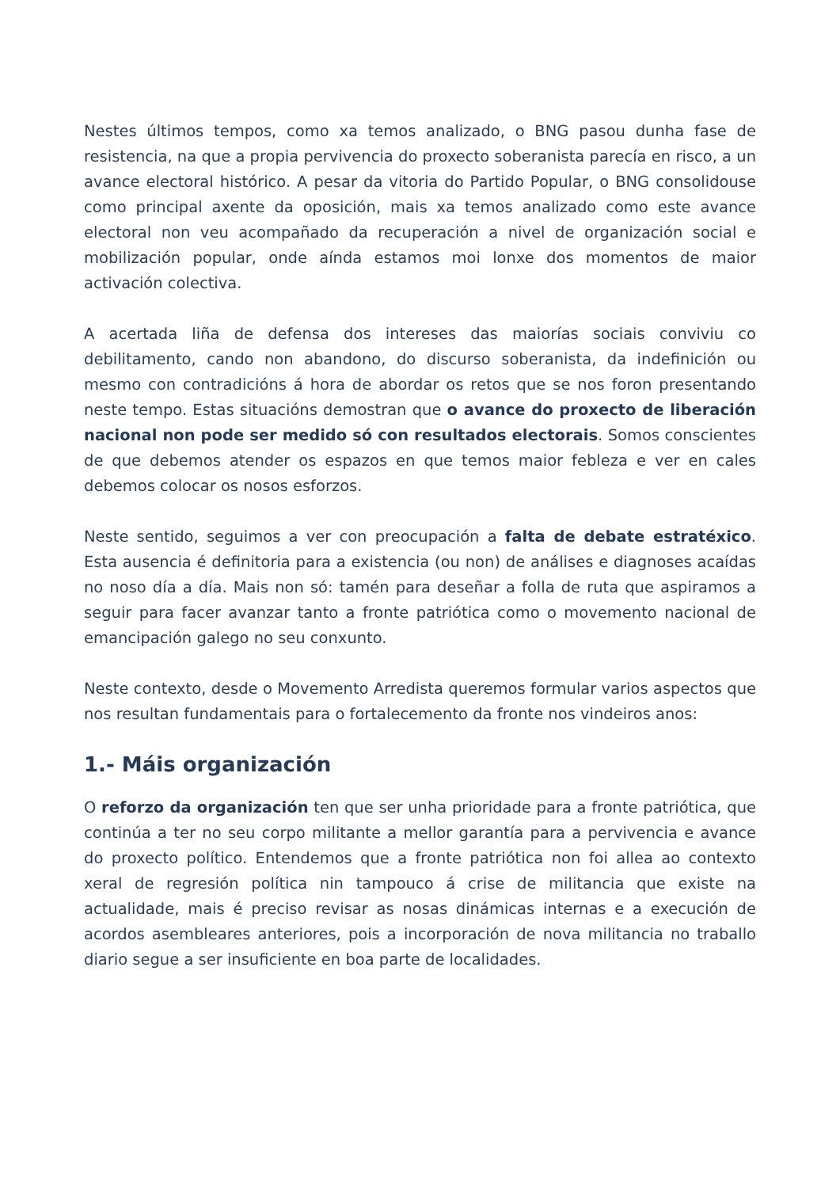Nestes últimos tempos, como xa temos analizado, o BNG pasou dunha fase de resistencia, na que a propia pervivencia do proxecto soberanista parecía en risco, a un avance electoral histórico. A pesar da vitoria do Partido Popular, o BNG consolidouse como principal axente da oposición, mais xa temos analizado como este avance electoral non veu acompañado da recuperación a nivel de organización social e mobilización popular, onde aínda estamos moi lonxe dos momentos de maior activación colectiva.
A acertada liña de defensa dos intereses das maiorías sociais conviviu co debilitamento, cando non abandono, do discurso soberanista, da indefinición ou mesmo con contradicións á hora de abordar os retos que se nos foron presentando neste tempo. Estas situacións demostran que o avance do proxecto de liberación nacional non pode ser medido só con resultados electorais. Somos conscientes de que debemos atender os espazos en que temos maior febleza e ver en cales debemos colocar os nosos esforzos.
Neste sentido, seguimos a ver con preocupación a falta de debate estratéxico. Esta ausencia é definitoria para a existencia (ou non) de análises e diagnoses acaídas no noso día a día. Mais non só: tamén para deseñar a folla de ruta que aspiramos a seguir para facer avanzar tanto a fronte patriótica como o movemento nacional de emancipación galego no seu conxunto.
Neste contexto, desde o Movemento Arredista queremos formular varios aspectos que nos resultan fundamentais para o fortalecemento da fronte nos vindeiros anos:
1.- Máis organización
O reforzo da organización ten que ser unha prioridade para a fronte patriótica, que continúa a ter no seu corpo militante a mellor garantía para a pervivencia e avance do proxecto político. Entendemos que a fronte patriótica non foi allea ao contexto xeral de regresión política nin tampouco á crise de militancia que existe na actualidade, mais é preciso revisar as nosas dinámicas internas e a execución de acordos asembleares anteriores, pois a incorporación de nova militancia no traballo diario segue a ser insuficiente en boa parte de localidades.